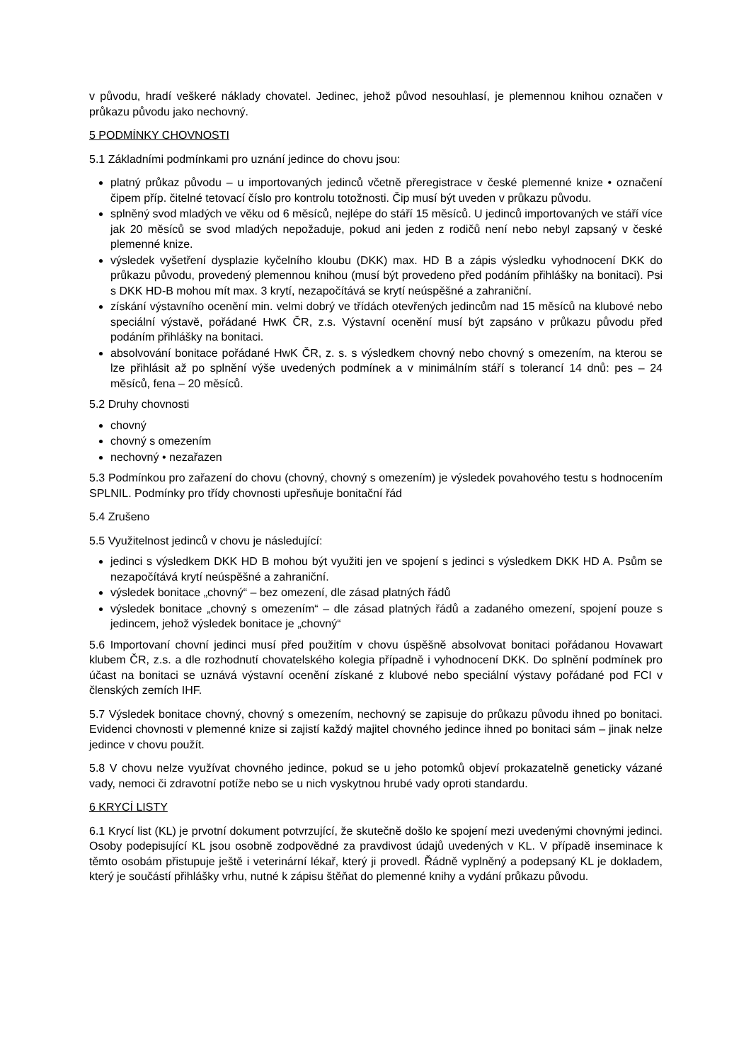v původu, hradí veškeré náklady chovatel. Jedinec, jehož původ nesouhlasí, je plemennou knihou označen v průkazu původu jako nechovný.
5 PODMÍNKY CHOVNOSTI
5.1 Základními podmínkami pro uznání jedince do chovu jsou:
platný průkaz původu – u importovaných jedinců včetně přeregistrace v české plemenné knize • označení čipem příp. čitelné tetovací číslo pro kontrolu totožnosti. Čip musí být uveden v průkazu původu.
splněný svod mladých ve věku od 6 měsíců, nejlépe do stáří 15 měsíců. U jedinců importovaných ve stáří více jak 20 měsíců se svod mladých nepožaduje, pokud ani jeden z rodičů není nebo nebyl zapsaný v české plemenné knize.
výsledek vyšetření dysplazie kyčelního kloubu (DKK) max. HD B a zápis výsledku vyhodnocení DKK do průkazu původu, provedený plemennou knihou (musí být provedeno před podáním přihlášky na bonitaci). Psi s DKK HD-B mohou mít max. 3 krytí, nezapočítává se krytí neúspěšné a zahraniční.
získání výstavního ocenění min. velmi dobrý ve třídách otevřených jedincům nad 15 měsíců na klubové nebo speciální výstavě, pořádané HwK ČR, z.s. Výstavní ocenění musí být zapsáno v průkazu původu před podáním přihlášky na bonitaci.
absolvování bonitace pořádané HwK ČR, z. s. s výsledkem chovný nebo chovný s omezením, na kterou se lze přihlásit až po splnění výše uvedených podmínek a v minimálním stáří s tolerancí 14 dnů: pes – 24 měsíců, fena – 20 měsíců.
5.2 Druhy chovnosti
chovný
chovný s omezením
nechovný • nezařazen
5.3 Podmínkou pro zařazení do chovu (chovný, chovný s omezením) je výsledek povahového testu s hodnocením SPLNIL. Podmínky pro třídy chovnosti upřesňuje bonitační řád
5.4 Zrušeno
5.5 Využitelnost jedinců v chovu je následující:
jedinci s výsledkem DKK HD B mohou být využiti jen ve spojení s jedinci s výsledkem DKK HD A. Psům se nezapočítává krytí neúspěšné a zahraniční.
výsledek bonitace „chovný“ – bez omezení, dle zásad platných řádů
výsledek bonitace „chovný s omezením“ – dle zásad platných řádů a zadaného omezení, spojení pouze s jedincem, jehož výsledek bonitace je „chovný“
5.6 Importovaní chovní jedinci musí před použitím v chovu úspěšně absolvovat bonitaci pořádanou Hovawart klubem ČR, z.s. a dle rozhodnutí chovatelského kolegia případně i vyhodnocení DKK. Do splnění podmínek pro účast na bonitaci se uznává výstavní ocenění získané z klubové nebo speciální výstavy pořádané pod FCI v členských zemích IHF.
5.7 Výsledek bonitace chovný, chovný s omezením, nechovný se zapisuje do průkazu původu ihned po bonitaci. Evidenci chovnosti v plemenné knize si zajistí každý majitel chovného jedince ihned po bonitaci sám – jinak nelze jedince v chovu použít.
5.8 V chovu nelze využívat chovného jedince, pokud se u jeho potomků objeví prokazatelně geneticky vázané vady, nemoci či zdravotní potíže nebo se u nich vyskytnou hrubé vady oproti standardu.
6 KRYCÍ LISTY
6.1 Krycí list (KL) je prvotní dokument potvrzující, že skutečně došlo ke spojení mezi uvedenými chovnými jedinci. Osoby podepisující KL jsou osobně zodpovědné za pravdivost údajů uvedených v KL. V případě inseminace k těmto osobám přistupuje ještě i veterinární lékař, který ji provedl. Řádně vyplněný a podepsaný KL je dokladem, který je součástí přihlášky vrhu, nutné k zápisu štěňat do plemenné knihy a vydání průkazu původu.